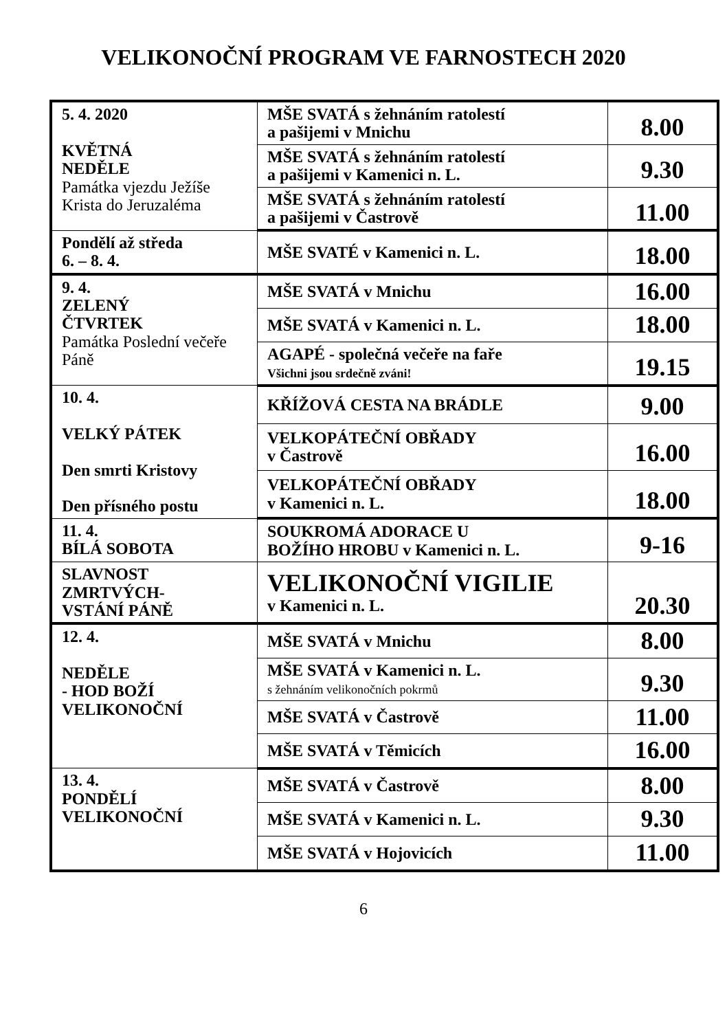VELIKONOČNÍ PROGRAM VE FARNOSTECH 2020
| 5. 4. 2020 KVĚTNÁ NEDĚLE Památka vjezdu Ježíše Krista do Jeruzaléma | MŠE SVATÁ s žehnáním ratolestí a pašijemi v Mnichu | 8.00 |
| | MŠE SVATÁ s žehnáním ratolestí a pašijemi v Kamenici n. L. | 9.30 |
| | MŠE SVATÁ s žehnáním ratolestí a pašijemi v Častrově | 11.00 |
| Pondělí až středa 6. – 8. 4. | MŠE SVATÉ v Kamenici n. L. | 18.00 |
| 9. 4. ZELENÝ ČTVRTEK Památka Poslední večeře Páně | MŠE SVATÁ v Mnichu | 16.00 |
| | MŠE SVATÁ v Kamenici n. L. | 18.00 |
| | AGAPÉ - společná večeře na faře Všichni jsou srdečně zváni! | 19.15 |
| 10. 4. VELKÝ PÁTEK Den smrti Kristovy Den přísného postu | KŘÍŽOVÁ CESTA NA BRÁDLE | 9.00 |
| | VELKOPÁTEČNÍ OBŘADY v Častrově | 16.00 |
| | VELKOPÁTEČNÍ OBŘADY v Kamenici n. L. | 18.00 |
| 11. 4. BÍLÁ SOBOTA | SOUKROMÁ ADORACE U BOŽÍHO HROBU v Kamenici n. L. | 9-16 |
| SLAVNOST ZMRTVÝCH- VSTÁNÍ PÁNĚ | VELIKONOČNÍ VIGILIE v Kamenici n. L. | 20.30 |
| 12. 4. NEDĚLE - HOD BOŽÍ VELIKONOČNÍ | MŠE SVATÁ v Mnichu | 8.00 |
| | MŠE SVATÁ v Kamenici n. L. s žehnáním velikonočních pokrmů | 9.30 |
| | MŠE SVATÁ v Častrově | 11.00 |
| | MŠE SVATÁ v Těmicích | 16.00 |
| 13. 4. PONDĚLÍ VELIKONOČNÍ | MŠE SVATÁ v Častrově | 8.00 |
| | MŠE SVATÁ v Kamenici n. L. | 9.30 |
| | MŠE SVATÁ v Hojovicích | 11.00 |
6